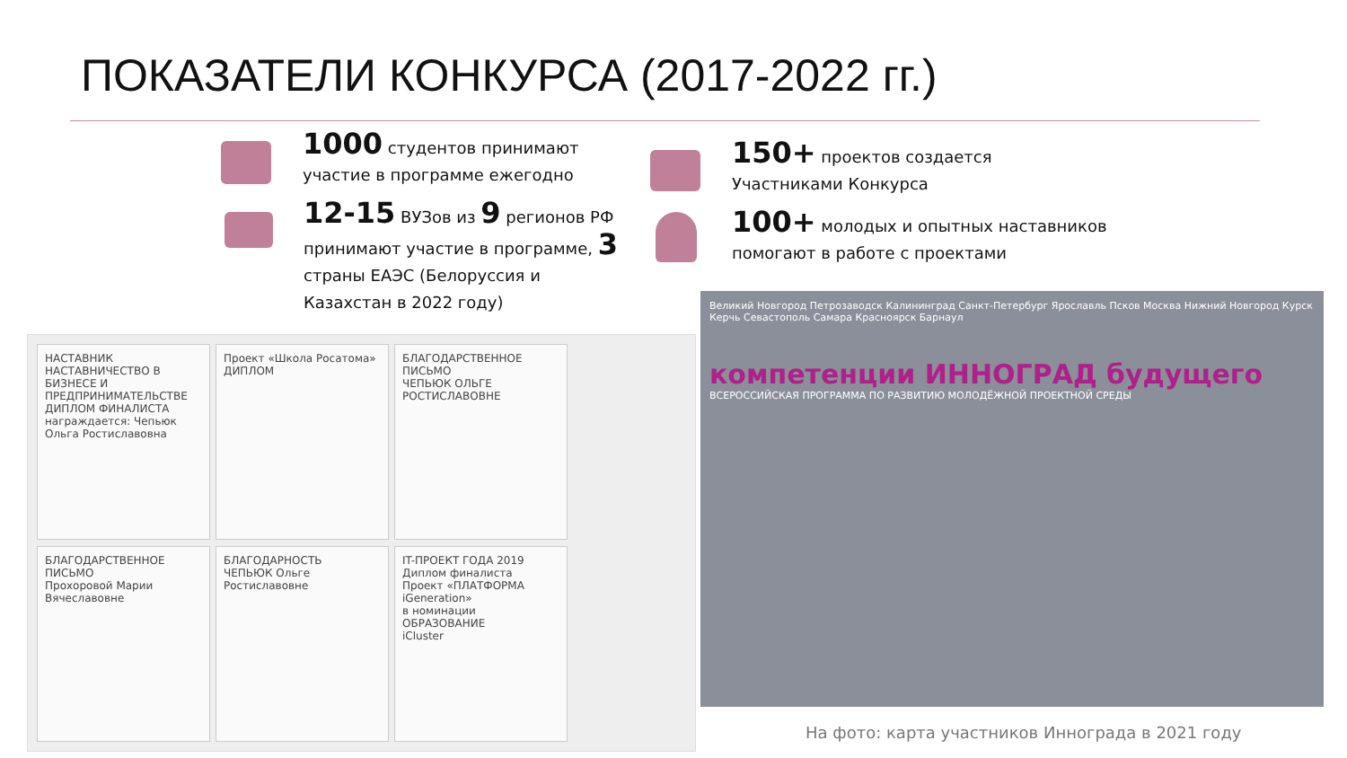ПОКАЗАТЕЛИ КОНКУРСА (2017-2022 гг.)
1000 студентов принимают участие в программе ежегодно
12-15 ВУЗов из 9 регионов РФ принимают участие в программе, 3 страны ЕАЭС (Белоруссия и Казахстан в 2022 году)
150+ проектов создается Участниками Конкурса
100+ молодых и опытных наставников помогают в работе с проектами
НАСТАВНИК
НАСТАВНИЧЕСТВО В БИЗНЕСЕ И ПРЕДПРИНИМАТЕЛЬСТВЕ
ДИПЛОМ ФИНАЛИСТА
награждается: Чепьюк Ольга Ростиславовна
Проект «Школа Росатома»
ДИПЛОМ
БЛАГОДАРСТВЕННОЕ ПИСЬМО
ЧЕПЬЮК ОЛЬГЕ РОСТИСЛАВОВНЕ
БЛАГОДАРСТВЕННОЕ ПИСЬМО
Прохоровой Марии Вячеславовне
БЛАГОДАРНОСТЬ
ЧЕПЬЮК Ольге Ростиславовне
IT-ПРОЕКТ ГОДА 2019
Диплом финалиста
Проект «ПЛАТФОРМА iGeneration»
в номинации ОБРАЗОВАНИЕ
iCluster
Великий Новгород Петрозаводск Калининград Санкт-Петербург Ярославль Псков Москва Нижний Новгород Курск Керчь Севастополь Самара Красноярск Барнаул
компетенции ИННОГРАД будущего
ВСЕРОССИЙСКАЯ ПРОГРАММА ПО РАЗВИТИЮ МОЛОДЁЖНОЙ ПРОЕКТНОЙ СРЕДЫ
На фото: карта участников Иннограда в 2021 году